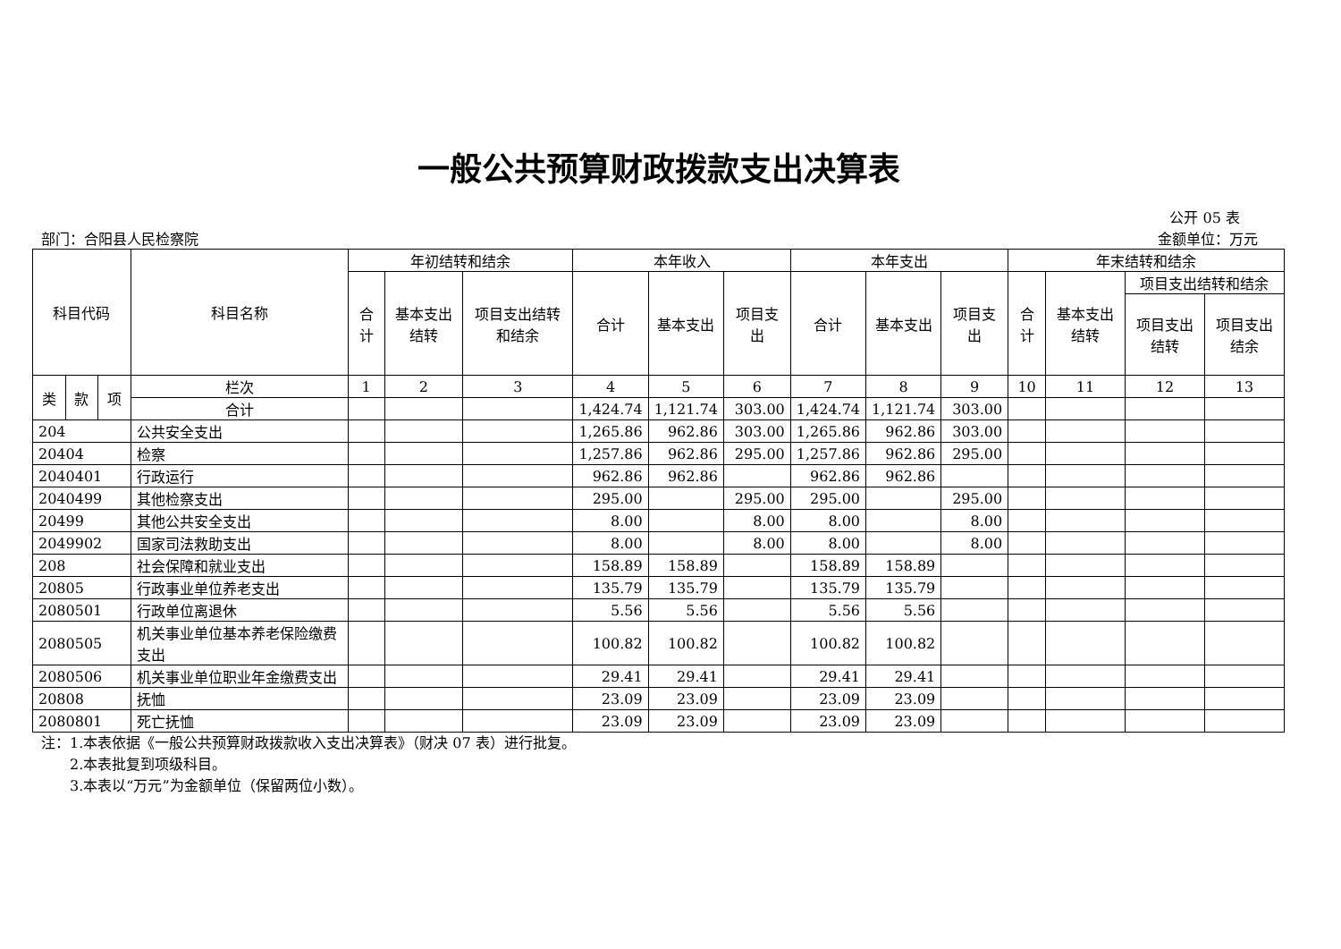一般公共预算财政拨款支出决算表
公开 05 表
部门：合阳县人民检察院 金额单位：万元
| 科目代码 | | | 科目名称 | 年初结转和结余 | | | 本年收入 | | | 本年支出 | | | 年末结转和结余 | | | |
| --- | --- | --- | --- | --- | --- | --- | --- | --- | --- | --- | --- | --- | --- | --- | --- | --- |
| | | | | 合计 | 基本支出结转 | 项目支出结转和结余 | 合计 | 基本支出 | 项目支出 | 合计 | 基本支出 | 项目支出 | 合计 | 基本支出结转 | 项目支出结转和结余 | |
| | | | | | | | | | | | | | | | 项目支出结转 | 项目支出结余 |
| 类 | 款 | 项 | 栏次 | 1 | 2 | 3 | 4 | 5 | 6 | 7 | 8 | 9 | 10 | 11 | 12 | 13 |
| | | | 合计 | | | | 1,424.74 | 1,121.74 | 303.00 | 1,424.74 | 1,121.74 | 303.00 | | | | |
| 204 | | | 公共安全支出 | | | | 1,265.86 | 962.86 | 303.00 | 1,265.86 | 962.86 | 303.00 | | | | |
| 20404 | | | 检察 | | | | 1,257.86 | 962.86 | 295.00 | 1,257.86 | 962.86 | 295.00 | | | | |
| 2040401 | | | 行政运行 | | | | 962.86 | 962.86 | | 962.86 | 962.86 | | | | | |
| 2040499 | | | 其他检察支出 | | | | 295.00 | | 295.00 | 295.00 | | 295.00 | | | | |
| 20499 | | | 其他公共安全支出 | | | | 8.00 | | 8.00 | 8.00 | | 8.00 | | | | |
| 2049902 | | | 国家司法救助支出 | | | | 8.00 | | 8.00 | 8.00 | | 8.00 | | | | |
| 208 | | | 社会保障和就业支出 | | | | 158.89 | 158.89 | | 158.89 | 158.89 | | | | | |
| 20805 | | | 行政事业单位养老支出 | | | | 135.79 | 135.79 | | 135.79 | 135.79 | | | | | |
| 2080501 | | | 行政单位离退休 | | | | 5.56 | 5.56 | | 5.56 | 5.56 | | | | | |
| 2080505 | | | 机关事业单位基本养老保险缴费支出 | | | | 100.82 | 100.82 | | 100.82 | 100.82 | | | | | |
| 2080506 | | | 机关事业单位职业年金缴费支出 | | | | 29.41 | 29.41 | | 29.41 | 29.41 | | | | | |
| 20808 | | | 抚恤 | | | | 23.09 | 23.09 | | 23.09 | 23.09 | | | | | |
| 2080801 | | | 死亡抚恤 | | | | 23.09 | 23.09 | | 23.09 | 23.09 | | | | | |
注：1.本表依据《一般公共预算财政拨款收入支出决算表》（财决 07 表）进行批复。
  2.本表批复到项级科目。
  3.本表以“万元”为金额单位（保留两位小数）。